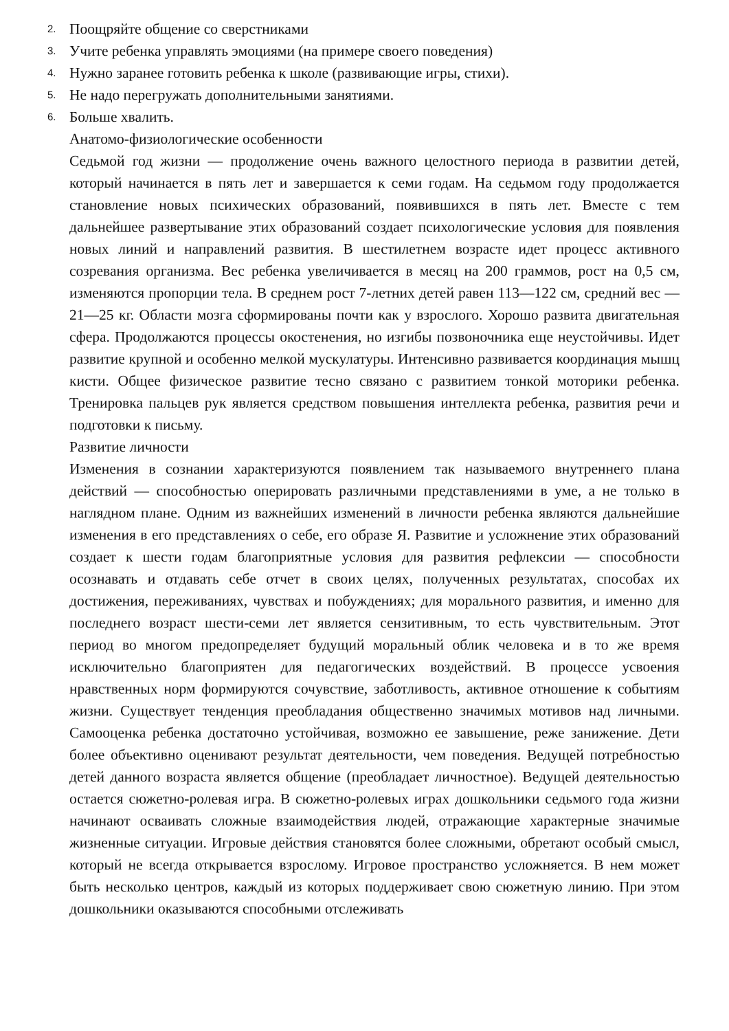2. Поощряйте общение со сверстниками
3. Учите ребенка управлять эмоциями (на примере своего поведения)
4. Нужно заранее готовить ребенка к школе (развивающие игры, стихи).
5. Не надо перегружать дополнительными занятиями.
6. Больше хвалить.
Анатомо-физиологические особенности
Седьмой год жизни — продолжение очень важного целостного периода в развитии детей, который начинается в пять лет и завершается к семи годам. На седьмом году продолжается становление новых психических образований, появившихся в пять лет. Вместе с тем дальнейшее развертывание этих образований создает психологические условия для появления новых линий и направлений развития. В шестилетнем возрасте идет процесс активного созревания организма. Вес ребенка увеличивается в месяц на 200 граммов, рост на 0,5 см, изменяются пропорции тела. В среднем рост 7-летних детей равен 113—122 см, средний вес — 21—25 кг. Области мозга сформированы почти как у взрослого. Хорошо развита двигательная сфера. Продолжаются процессы окостенения, но изгибы позвоночника еще неустойчивы. Идет развитие крупной и особенно мелкой мускулатуры. Интенсивно развивается координация мышц кисти. Общее физическое развитие тесно связано с развитием тонкой моторики ребенка. Тренировка пальцев рук является средством повышения интеллекта ребенка, развития речи и подготовки к письму.
Развитие личности
Изменения в сознании характеризуются появлением так называемого внутреннего плана действий — способностью оперировать различными представлениями в уме, а не только в наглядном плане. Одним из важнейших изменений в личности ребенка являются дальнейшие изменения в его представлениях о себе, его образе Я. Развитие и усложнение этих образований создает к шести годам благоприятные условия для развития рефлексии — способности осознавать и отдавать себе отчет в своих целях, полученных результатах, способах их достижения, переживаниях, чувствах и побуждениях; для морального развития, и именно для последнего возраст шести-семи лет является сензитивным, то есть чувствительным. Этот период во многом предопределяет будущий моральный облик человека и в то же время исключительно благоприятен для педагогических воздействий. В процессе усвоения нравственных норм формируются сочувствие, заботливость, активное отношение к событиям жизни. Существует тенденция преобладания общественно значимых мотивов над личными. Самооценка ребенка достаточно устойчивая, возможно ее завышение, реже занижение. Дети более объективно оценивают результат деятельности, чем поведения. Ведущей потребностью детей данного возраста является общение (преобладает личностное). Ведущей деятельностью остается сюжетно-ролевая игра. В сюжетно-ролевых играх дошкольники седьмого года жизни начинают осваивать сложные взаимодействия людей, отражающие характерные значимые жизненные ситуации. Игровые действия становятся более сложными, обретают особый смысл, который не всегда открывается взрослому. Игровое пространство усложняется. В нем может быть несколько центров, каждый из которых поддерживает свою сюжетную линию. При этом дошкольники оказываются способными отслеживать